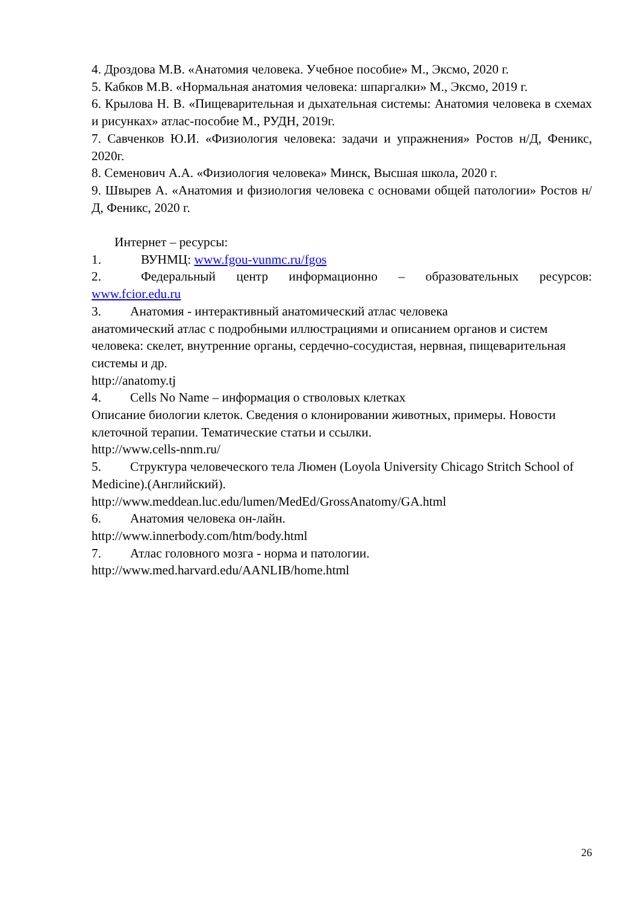4. Дроздова М.В. «Анатомия человека. Учебное пособие» М., Эксмо, 2020 г.
5. Кабков М.В. «Нормальная анатомия человека: шпаргалки» М., Эксмо, 2019 г.
6. Крылова Н. В. «Пищеварительная и дыхательная системы: Анатомия человека в схемах и рисунках» атлас-пособие М., РУДН, 2019г.
7. Савченков Ю.И. «Физиология человека: задачи и упражнения» Ростов н/Д, Феникс, 2020г.
8. Семенович А.А. «Физиология человека» Минск, Высшая школа, 2020 г.
9. Швырев А. «Анатомия и физиология человека с основами общей патологии» Ростов н/Д, Феникс, 2020 г.
Интернет – ресурсы:
1. ВУНМЦ: www.fgou-vunmc.ru/fgos
2. Федеральный центр информационно – образовательных ресурсов: www.fcior.edu.ru
3. Анатомия - интерактивный анатомический атлас человека
анатомический атлас с подробными иллюстрациями и описанием органов и систем человека: скелет, внутренние органы, сердечно-сосудистая, нервная, пищеварительная системы и др.
http://anatomy.tj
4. Cells No Name – информация о стволовых клетках
Описание биологии клеток. Сведения о клонировании животных, примеры. Новости клеточной терапии. Тематические статьи и ссылки.
http://www.cells-nnm.ru/
5. Структура человеческого тела Люмен (Loyola University Chicago Stritch School of Medicine).(Английский).
http://www.meddean.luc.edu/lumen/MedEd/GrossAnatomy/GA.html
6. Анатомия человека он-лайн.
http://www.innerbody.com/htm/body.html
7. Атлас головного мозга - норма и патологии.
http://www.med.harvard.edu/AANLIB/home.html
26